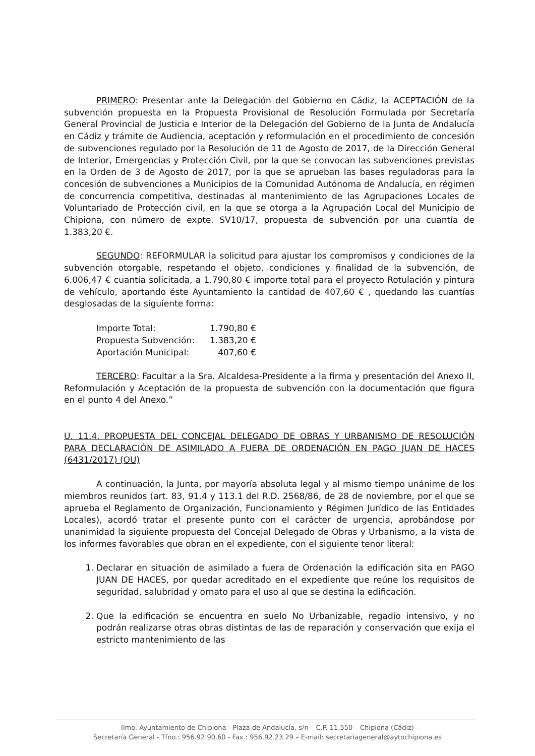PRIMERO: Presentar ante la Delegación del Gobierno en Cádiz, la ACEPTACIÓN de la subvención propuesta en la Propuesta Provisional de Resolución Formulada por Secretaría General Provincial de Justicia e Interior de la Delegación del Gobierno de la Junta de Andalucía en Cádiz y trámite de Audiencia, aceptación y reformulación en el procedimiento de concesión de subvenciones regulado por la Resolución de 11 de Agosto de 2017, de la Dirección General de Interior, Emergencias y Protección Civil, por la que se convocan las subvenciones previstas en la Orden de 3 de Agosto de 2017, por la que se aprueban las bases reguladoras para la concesión de subvenciones a Municipios de la Comunidad Autónoma de Andalucía, en régimen de concurrencia competitiva, destinadas al mantenimiento de las Agrupaciones Locales de Voluntariado de Protección civil, en la que se otorga a la Agrupación Local del Municipio de Chipiona, con número de expte. SV10/17, propuesta de subvención por una cuantía de 1.383,20 €.
SEGUNDO: REFORMULAR la solicitud para ajustar los compromisos y condiciones de la subvención otorgable, respetando el objeto, condiciones y finalidad de la subvención, de 6.006,47 € cuantía solicitada, a 1.790,80 € importe total para el proyecto Rotulación y pintura de vehículo, aportando éste Ayuntamiento la cantidad de 407,60 € , quedando las cuantías desglosadas de la siguiente forma:
| Importe Total: | 1.790,80 € |
| Propuesta Subvención: | 1.383,20 € |
| Aportación Municipal: | 407,60 € |
TERCERO: Facultar a la Sra. Alcaldesa-Presidente a la firma y presentación del Anexo II, Reformulación y Aceptación de la propuesta de subvención con la documentación que figura en el punto 4 del Anexo.”
U. 11.4. PROPUESTA DEL CONCEJAL DELEGADO DE OBRAS Y URBANISMO DE RESOLUCIÓN PARA DECLARACIÓN DE ASIMILADO A FUERA DE ORDENACIÓN EN PAGO JUAN DE HACES (6431/2017) (OU)
A continuación, la Junta, por mayoría absoluta legal y al mismo tiempo unánime de los miembros reunidos (art. 83, 91.4 y 113.1 del R.D. 2568/86, de 28 de noviembre, por el que se aprueba el Reglamento de Organización, Funcionamiento y Régimen Jurídico de las Entidades Locales), acordó tratar el presente punto con el carácter de urgencia, aprobándose por unanimidad la siguiente propuesta del Concejal Delegado de Obras y Urbanismo, a la vista de los informes favorables que obran en el expediente, con el siguiente tenor literal:
1. Declarar en situación de asimilado a fuera de Ordenación la edificación sita en PAGO JUAN DE HACES, por quedar acreditado en el expediente que reúne los requisitos de seguridad, salubridad y ornato para el uso al que se destina la edificación.
2. Que la edificación se encuentra en suelo No Urbanizable, regadío intensivo, y no podrán realizarse otras obras distintas de las de reparación y conservación que exija el estricto mantenimiento de las
Ilmo. Ayuntamiento de Chipiona - Plaza de Andalucía, s/n – C.P. 11.550 – Chipiona (Cádiz)
Secretaría General - Tfno.: 956.92.90.60 - Fax.: 956.92.23.29 – E-mail: secretariageneral@aytochipiona.es